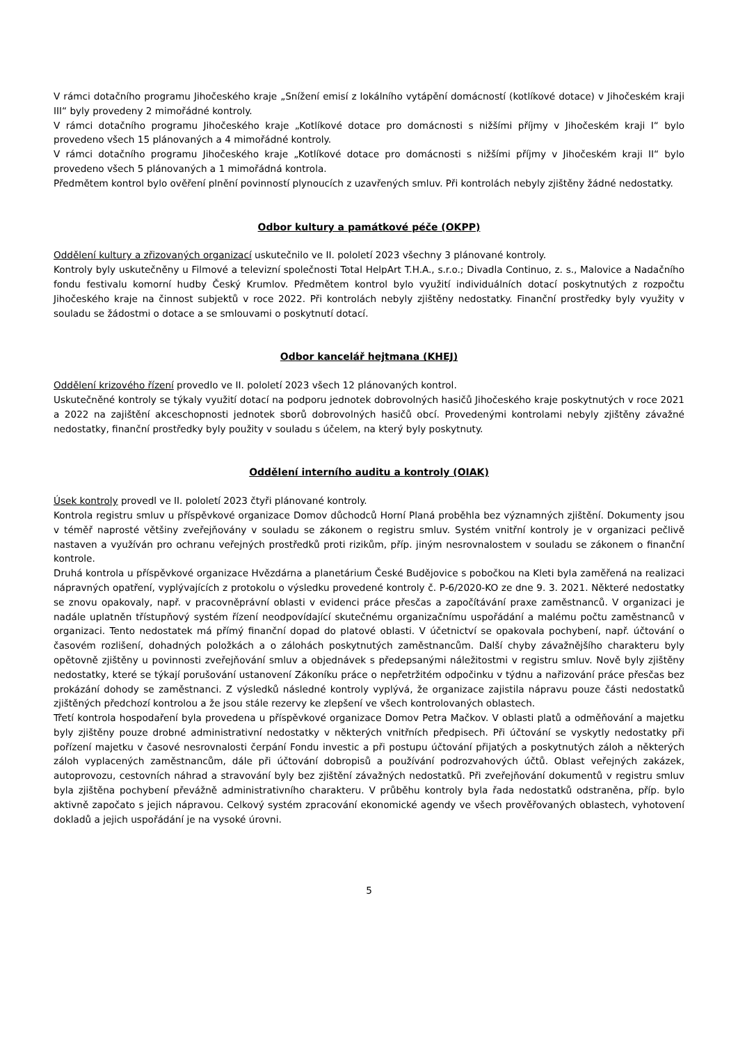V rámci dotačního programu Jihočeského kraje „Snížení emisí z lokálního vytápění domácností (kotlíkové dotace) v Jihočeském kraji III“ byly provedeny 2 mimořádné kontroly.
V rámci dotačního programu Jihočeského kraje „Kotlíkové dotace pro domácnosti s nižšími příjmy v Jihočeském kraji I“ bylo provedeno všech 15 plánovaných a 4 mimořádné kontroly.
V rámci dotačního programu Jihočeského kraje „Kotlíkové dotace pro domácnosti s nižšími příjmy v Jihočeském kraji II“ bylo provedeno všech 5 plánovaných a 1 mimořádná kontrola.
Předmětem kontrol bylo ověření plnění povinností plynoucích z uzavřených smluv. Při kontrolách nebyly zjištěny žádné nedostatky.
Odbor kultury a památkové péče (OKPP)
Oddělení kultury a zřizovaných organizací uskutečnilo ve II. pololetí 2023 všechny 3 plánované kontroly.
Kontroly byly uskutečněny u Filmové a televizní společnosti Total HelpArt T.H.A., s.r.o.; Divadla Continuo, z. s., Malovice a Nadačního fondu festivalu komorní hudby Český Krumlov. Předmětem kontrol bylo využití individuálních dotací poskytnutých z rozpočtu Jihočeského kraje na činnost subjektů v roce 2022. Při kontrolách nebyly zjištěny nedostatky. Finanční prostředky byly využity v souladu se žádostmi o dotace a se smlouvami o poskytnutí dotací.
Odbor kancelář hejtmana (KHEJ)
Oddělení krizového řízení provedlo ve II. pololetí 2023 všech 12 plánovaných kontrol.
Uskutečněné kontroly se týkaly využití dotací na podporu jednotek dobrovolných hasičů Jihočeského kraje poskytnutých v roce 2021 a 2022 na zajištění akceschopnosti jednotek sborů dobrovolných hasičů obcí. Provedenými kontrolami nebyly zjištěny závažné nedostatky, finanční prostředky byly použity v souladu s účelem, na který byly poskytnuty.
Oddělení interního auditu a kontroly (OIAK)
Úsek kontroly provedl ve II. pololetí 2023 čtyři plánované kontroly.
Kontrola registru smluv u příspěvkové organizace Domov důchodců Horní Planá proběhla bez významných zjištění. Dokumenty jsou v téměř naprosté většiny zveřejňovány v souladu se zákonem o registru smluv. Systém vnitřní kontroly je v organizaci pečlivě nastaven a využíván pro ochranu veřejných prostředků proti rizikům, příp. jiným nesrovnalostem v souladu se zákonem o finanční kontrole.
Druhá kontrola u příspěvkové organizace Hvězdárna a planetárium České Budějovice s pobočkou na Kleti byla zaměřená na realizaci nápravných opatření, vyplývajících z protokolu o výsledku provedené kontroly č. P-6/2020-KO ze dne 9. 3. 2021. Některé nedostatky se znovu opakovaly, např. v pracovněprávní oblasti v evidenci práce přesčas a započítávání praxe zaměstnanců. V organizaci je nadále uplatněn třístupňový systém řízení neodpovídající skutečnému organizačnímu uspořádání a malému počtu zaměstnanců v organizaci. Tento nedostatek má přímý finanční dopad do platové oblasti. V účetnictví se opakovala pochybení, např. účtování o časovém rozlišení, dohadných položkách a o zálohách poskytnutých zaměstnancům. Další chyby závažnějšího charakteru byly opětovně zjištěny u povinnosti zveřejňování smluv a objednávek s předepsanými náležitostmi v registru smluv. Nově byly zjištěny nedostatky, které se týkají porušování ustanovení Zákoníku práce o nepřetržitém odpočinku v týdnu a nařizování práce přesčas bez prokázání dohody se zaměstnanci. Z výsledků následné kontroly vyplývá, že organizace zajistila nápravu pouze části nedostatků zjištěných předchozí kontrolou a že jsou stále rezervy ke zlepšení ve všech kontrolovaných oblastech.
Třetí kontrola hospodaření byla provedena u příspěvkové organizace Domov Petra Mačkov. V oblasti platů a odměňování a majetku byly zjištěny pouze drobné administrativní nedostatky v některých vnitřních předpisech. Při účtování se vyskytly nedostatky při pořízení majetku v časové nesrovnalosti čerpání Fondu investic a při postupu účtování přijatých a poskytnutých záloh a některých záloh vyplacených zaměstnancům, dále při účtování dobropisů a používání podrozvahových účtů. Oblast veřejných zakázek, autoprovozu, cestovních náhrad a stravování byly bez zjištění závažných nedostatků. Při zveřejňování dokumentů v registru smluv byla zjištěna pochybení převážně administrativního charakteru. V průběhu kontroly byla řada nedostatků odstraněna, příp. bylo aktivně započato s jejich nápravou. Celkový systém zpracování ekonomické agendy ve všech prověřovaných oblastech, vyhotovení dokladů a jejich uspořádání je na vysoké úrovni.
5